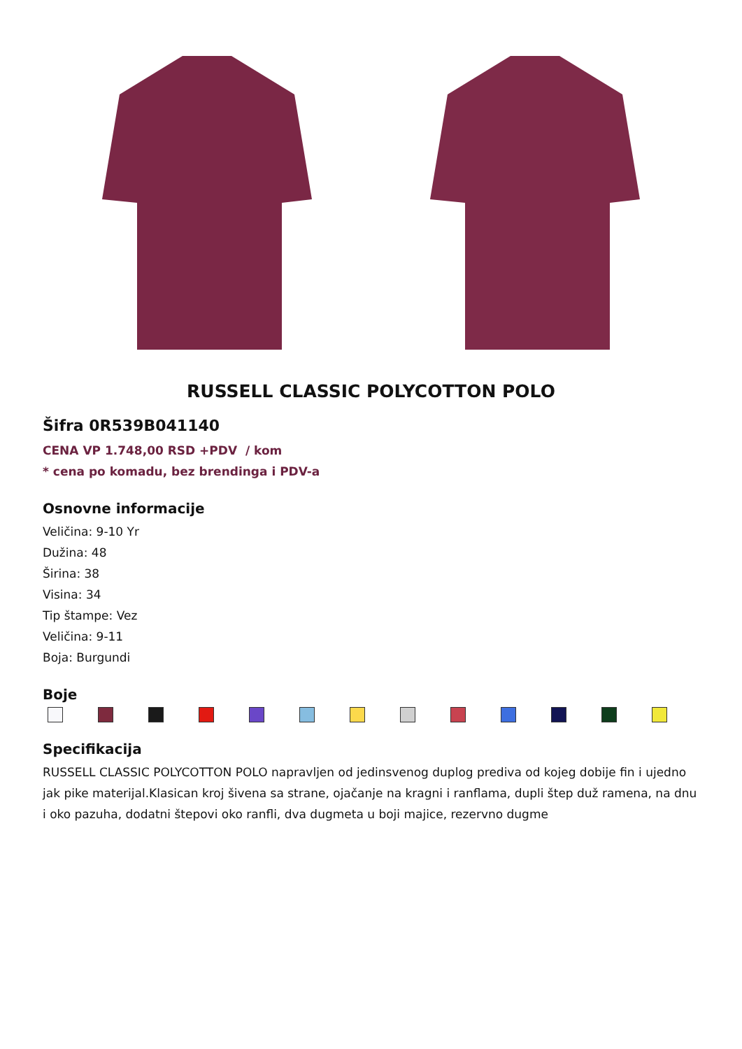RUSSELL CLASSIC POLYCOTTON POLO
Šifra 0R539B041140
CENA VP 1.748,00 RSD +PDV / kom
* cena po komadu, bez brendinga i PDV-a
Osnovne informacije
Veličina: 9-10 Yr
Dužina: 48
Širina: 38
Visina: 34
Tip štampe: Vez
Veličina: 9-11
Boja: Burgundi
Boje
Specifikacija
RUSSELL CLASSIC POLYCOTTON POLO napravljen od jedinsvenog duplog prediva od kojeg dobije fin i ujedno jak pike materijal.Klasican kroj šivena sa strane, ojačanje na kragni i ranflama, dupli štep duž ramena, na dnu i oko pazuha, dodatni štepovi oko ranfli, dva dugmeta u boji majice, rezervno dugme